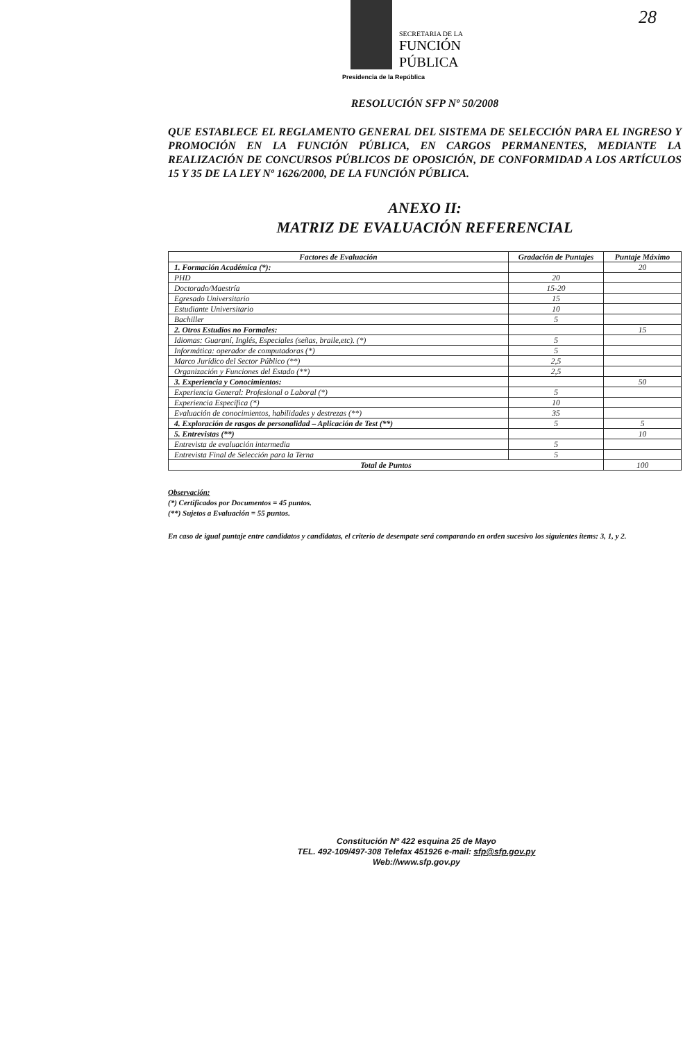SECRETARIA DE LA
FUNCIÓN
PÚBLICA
Presidencia de la República
28
RESOLUCIÓN SFP Nº 50/2008
QUE ESTABLECE EL REGLAMENTO GENERAL DEL SISTEMA DE SELECCIÓN PARA EL INGRESO Y PROMOCIÓN EN LA FUNCIÓN PÚBLICA, EN CARGOS PERMANENTES, MEDIANTE LA REALIZACIÓN DE CONCURSOS PÚBLICOS DE OPOSICIÓN, DE CONFORMIDAD A LOS ARTÍCULOS 15 Y 35 DE LA LEY Nº 1626/2000, DE LA FUNCIÓN PÚBLICA.
ANEXO II:
MATRIZ DE EVALUACIÓN REFERENCIAL
| Factores de Evaluación | Gradación de Puntajes | Puntaje Máximo |
| --- | --- | --- |
| 1. Formación Académica (*): | | 20 |
| PHD | 20 | |
| Doctorado/Maestría | 15-20 | |
| Egresado Universitario | 15 | |
| Estudiante Universitario | 10 | |
| Bachiller | 5 | |
| 2. Otros Estudios no Formales: | | 15 |
| Idiomas: Guaraní, Inglés, Especiales (señas, braile,etc). (*) | 5 | |
| Informática: operador de computadoras (*) | 5 | |
| Marco Jurídico del Sector Público (**) | 2,5 | |
| Organización y Funciones del Estado (**) | 2,5 | |
| 3. Experiencia y Conocimientos: | | 50 |
| Experiencia General: Profesional o Laboral (*) | 5 | |
| Experiencia Específica (*) | 10 | |
| Evaluación de conocimientos, habilidades y destrezas (**) | 35 | |
| 4. Exploración de rasgos de personalidad – Aplicación de Test (**) | 5 | 5 |
| 5. Entrevistas (**) | | 10 |
| Entrevista de evaluación intermedia | 5 | |
| Entrevista Final de Selección para la Terna | 5 | |
| Total de Puntos | | 100 |
Observación:
(*) Certificados por Documentos = 45 puntos.
(**) Sujetos a Evaluación = 55 puntos.
En caso de igual puntaje entre candidatos y candidatas, el criterio de desempate será comparando en orden sucesivo los siguientes ítems: 3, 1, y 2.
Constitución Nº 422 esquina 25 de Mayo
TEL. 492-109/497-308 Telefax 451926 e-mail: sfp@sfp.gov.py
Web://www.sfp.gov.py